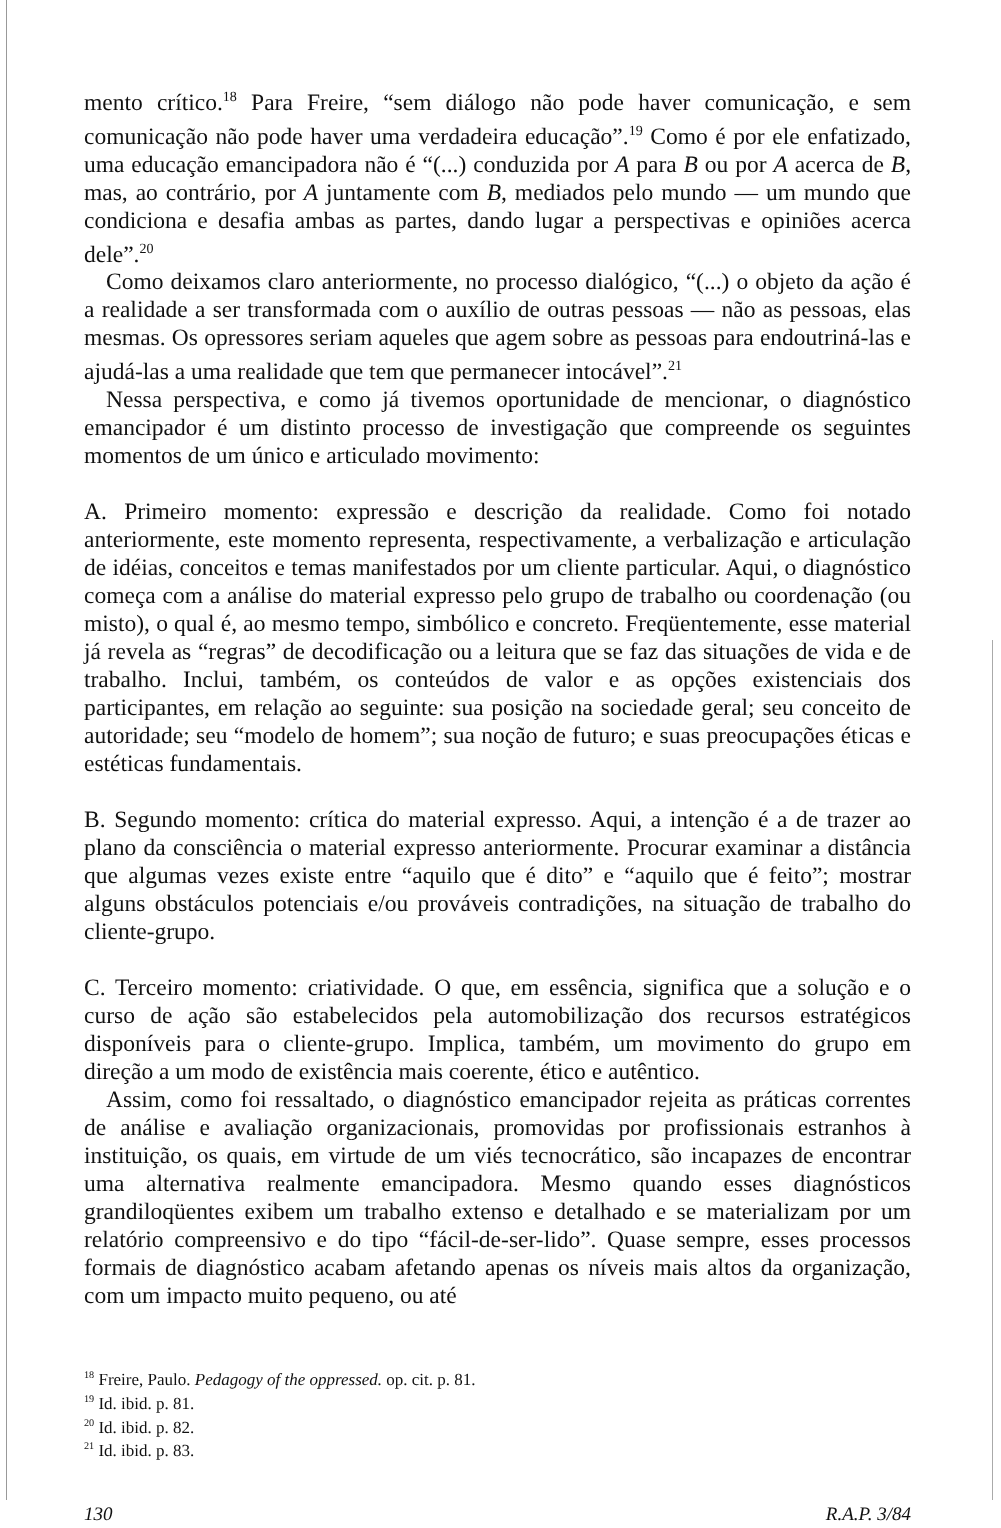mento crítico.<sup>18</sup> Para Freire, “sem diálogo não pode haver comunicação, e sem comunicação não pode haver uma verdadeira educação”.<sup>19</sup> Como é por ele enfatizado, uma educação emancipadora não é “(...) conduzida por A para B ou por A acerca de B, mas, ao contrário, por A juntamente com B, mediados pelo mundo — um mundo que condiciona e desafia ambas as partes, dando lugar a perspectivas e opiniões acerca dele”.<sup>20</sup>
Como deixamos claro anteriormente, no processo dialógico, “(...) o objeto da ação é a realidade a ser transformada com o auxílio de outras pessoas — não as pessoas, elas mesmas. Os opressores seriam aqueles que agem sobre as pessoas para endoutriná-las e ajudá-las a uma realidade que tem que permanecer intocável”.<sup>21</sup>
Nessa perspectiva, e como já tivemos oportunidade de mencionar, o diagnóstico emancipador é um distinto processo de investigação que compreende os seguintes momentos de um único e articulado movimento:
A. Primeiro momento: expressão e descrição da realidade. Como foi notado anteriormente, este momento representa, respectivamente, a verbalização e articulação de idéias, conceitos e temas manifestados por um cliente particular. Aqui, o diagnóstico começa com a análise do material expresso pelo grupo de trabalho ou coordenação (ou misto), o qual é, ao mesmo tempo, simbólico e concreto. Freqüentemente, esse material já revela as “regras” de decodificação ou a leitura que se faz das situações de vida e de trabalho. Inclui, também, os conteúdos de valor e as opções existenciais dos participantes, em relação ao seguinte: sua posição na sociedade geral; seu conceito de autoridade; seu “modelo de homem”; sua noção de futuro; e suas preocupações éticas e estéticas fundamentais.
B. Segundo momento: crítica do material expresso. Aqui, a intenção é a de trazer ao plano da consciência o material expresso anteriormente. Procurar examinar a distância que algumas vezes existe entre “aquilo que é dito” e “aquilo que é feito”; mostrar alguns obstáculos potenciais e/ou prováveis contradições, na situação de trabalho do cliente-grupo.
C. Terceiro momento: criatividade. O que, em essência, significa que a solução e o curso de ação são estabelecidos pela automobilização dos recursos estratégicos disponíveis para o cliente-grupo. Implica, também, um movimento do grupo em direção a um modo de existência mais coerente, ético e autêntico.
Assim, como foi ressaltado, o diagnóstico emancipador rejeita as práticas correntes de análise e avaliação organizacionais, promovidas por profissionais estranhos à instituição, os quais, em virtude de um viés tecnocrático, são incapazes de encontrar uma alternativa realmente emancipadora. Mesmo quando esses diagnósticos grandiloqüentes exibem um trabalho extenso e detalhado e se materializam por um relatório compreensivo e do tipo “fácil-de-ser-lido”. Quase sempre, esses processos formais de diagnóstico acabam afetando apenas os níveis mais altos da organização, com um impacto muito pequeno, ou até
<sup>18</sup> Freire, Paulo. Pedagogy of the oppressed. op. cit. p. 81.
<sup>19</sup> Id. ibid. p. 81.
<sup>20</sup> Id. ibid. p. 82.
<sup>21</sup> Id. ibid. p. 83.
130 R.A.P. 3/84